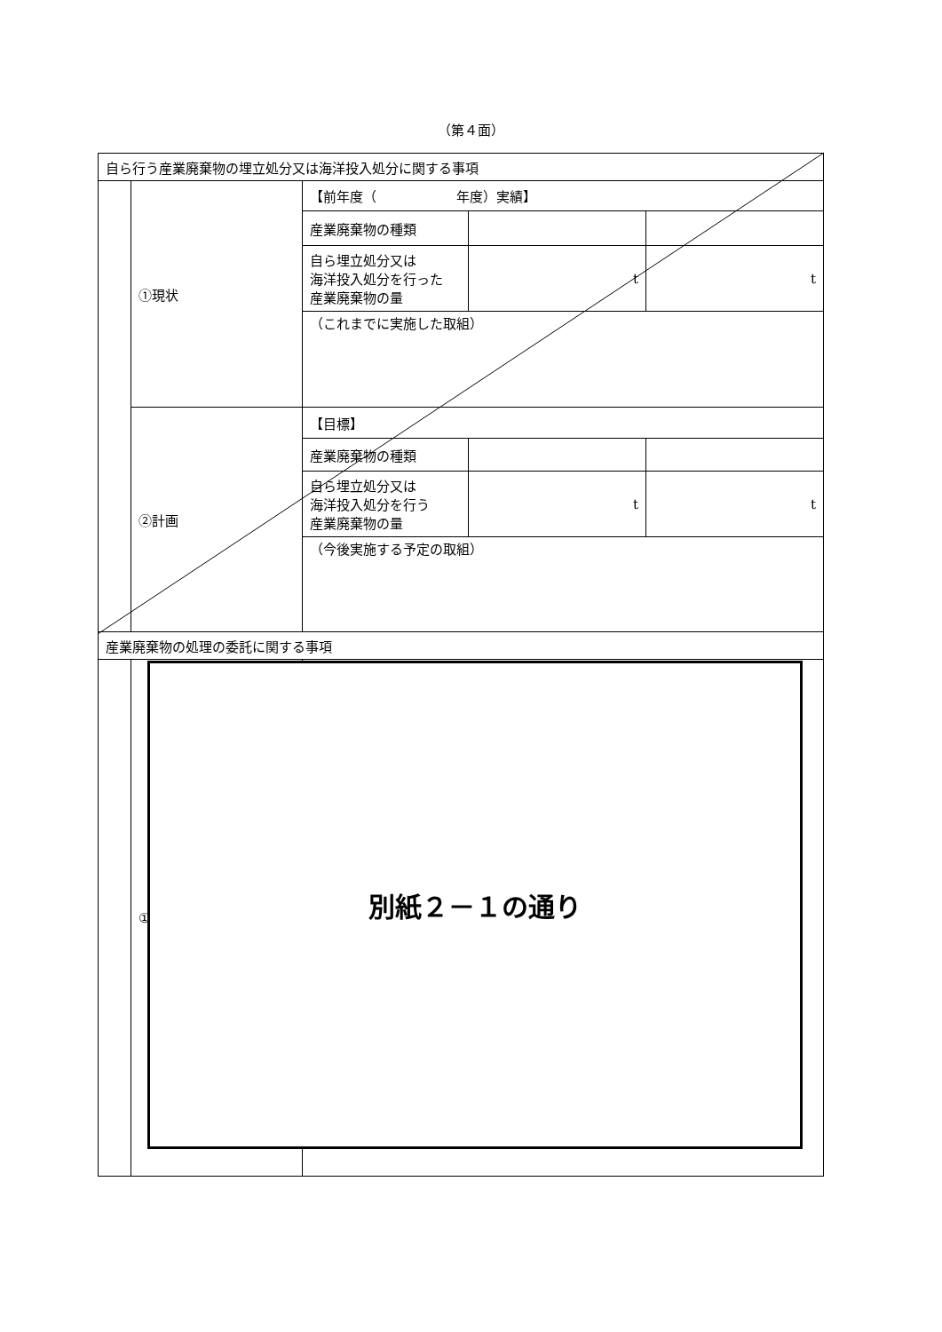（第４面）
| 自ら行う産業廃棄物の埋立処分又は海洋投入処分に関する事項 | | | | |
| | ①現状 | 【前年度（ 年度）実績】 | | |
| | | 産業廃棄物の種類 | | |
| | | 自ら埋立処分又は 海洋投入処分を行った 産業廃棄物の量 | t | t |
| | | （これまでに実施した取組） | | |
| | ②計画 | 【目標】 | | |
| | | 産業廃棄物の種類 | | |
| | | 自ら埋立処分又は 海洋投入処分を行う 産業廃棄物の量 | t | t |
| | | （今後実施する予定の取組） | | |
| 産業廃棄物の処理の委託に関する事項 | | | | |
| | ① | | | |
別紙２－１の通り